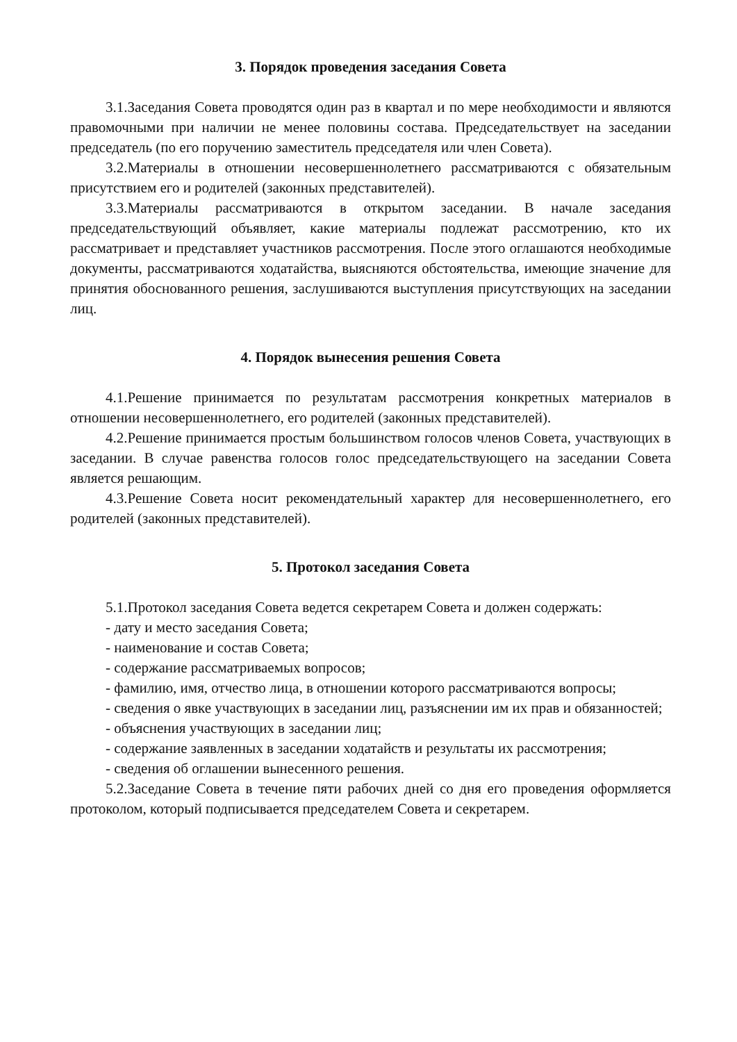3. Порядок проведения заседания Совета
3.1.Заседания Совета проводятся один раз в квартал и по мере необходимости и являются правомочными при наличии не менее половины состава. Председательствует на заседании председатель (по его поручению заместитель председателя или член Совета).
3.2.Материалы в отношении несовершеннолетнего рассматриваются с обязательным присутствием его и родителей (законных представителей).
3.3.Материалы рассматриваются в открытом заседании. В начале заседания председательствующий объявляет, какие материалы подлежат рассмотрению, кто их рассматривает и представляет участников рассмотрения. После этого оглашаются необходимые документы, рассматриваются ходатайства, выясняются обстоятельства, имеющие значение для принятия обоснованного решения, заслушиваются выступления присутствующих на заседании лиц.
4. Порядок вынесения решения Совета
4.1.Решение принимается по результатам рассмотрения конкретных материалов в отношении несовершеннолетнего, его родителей (законных представителей).
4.2.Решение принимается простым большинством голосов членов Совета, участвующих в заседании. В случае равенства голосов голос председательствующего на заседании Совета является решающим.
4.3.Решение Совета носит рекомендательный характер для несовершеннолетнего, его родителей (законных представителей).
5. Протокол заседания Совета
5.1.Протокол заседания Совета ведется секретарем Совета и должен содержать:
- дату и место заседания Совета;
- наименование и состав Совета;
- содержание рассматриваемых вопросов;
- фамилию, имя, отчество лица, в отношении которого рассматриваются вопросы;
- сведения о явке участвующих в заседании лиц, разъяснении им их прав и обязанностей;
- объяснения участвующих в заседании лиц;
- содержание заявленных в заседании ходатайств и результаты их рассмотрения;
- сведения об оглашении вынесенного решения.
5.2.Заседание Совета в течение пяти рабочих дней со дня его проведения оформляется протоколом, который подписывается председателем Совета и секретарем.